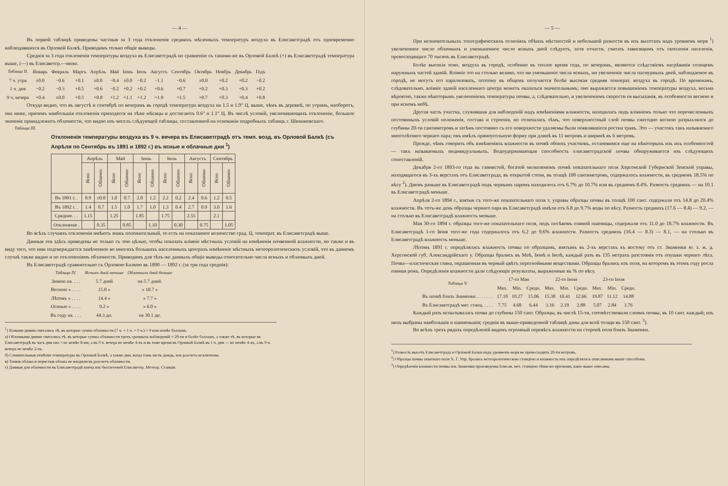— 4 —
Въ первой таблицѣ приведены частныя за 3 года отклоненія среднихъ мѣсячныхъ температуръ воздуха въ Елисаветградѣ отъ одновременно наблюдавшихся въ Орловой Балкѣ. Приводимъ только общіе выводы.
Среднія за 3 года отклоненія температуры воздуха въ Елисаветградѣ по сравненію съ такими-же въ Орловой Балкѣ (+) въ Елисаветградѣ температура выше, (—) въ Елисаветгр.—ниже.
| Таблица II. | Январь | Февраль | Мартъ | Апрѣль | Май | Іюнь | Іюль | Августъ | Сентябрь | Октябрь | Ноябрь | Декабрь | Годъ |
| --- | --- | --- | --- | --- | --- | --- | --- | --- | --- | --- | --- | --- | --- |
| 7 ч. утра | ±0.0 | −0.6 | +0.1 | ±0.0 | −0.4 | ±0.0 | −0.2 | −1.1 | −0.6 | ±0.0 | +0.2 | +0.2 | −0.2 |
| 1 ч. дня | −0.2 | −0.3 | +0.5 | +0.6 | −0.2 | +0.2 | +0.2 | +0.6 | +0.7 | +0.2 | +0.3 | +0.3 | +0.2 |
| 9 ч. вечера | +0.4 | ±0.0 | +0.5 | +0.8 | +1.2 | +1.1 | +1.2 | +1.9 | +1.5 | +0.7 | +0.3 | +0.4 | +0.8 |
Откуда видно, что въ августѣ и сентябрѣ по вечерамъ въ городѣ температура воздуха на 1.5 и 1.9° Ц. выше, чѣмъ въ деревнѣ, по утрамъ, наоборотъ, она ниже, причемъ наибольшія отклоненія приходятся на тѣже мѣсяцы и достигаютъ 0.6° и 1.1° Ц. Въ числѣ условій, увеличивающихъ отклоненіе, большое значеніе принадлежитъ облачности, что видно изъ чиселъ слѣдующей таблицы, составленной на основаніи подробныхъ таблицъ г. Шимановскаго.
Таблица III.
Отклоненія температуры воздуха въ 9 ч. вечера въ Елисаветградѣ отъ темп. возд. въ Орловой Балкѣ (съ Апрѣля по Сентябрь въ 1891 и 1892 г.) въ ясные и облачные дни <sup>1</sup>)
| | Апрѣль | | Май | | Іюнь | | Іюль | | Августъ | | Сентябрь | |
| --- | --- | --- | --- | --- | --- | --- | --- | --- | --- | --- | --- | --- |
| | Ясно | Облачно | Ясно | Облачно | Ясно | Облачно | Ясно | Облачно | Ясно | Облачно | Ясно | Облачно |
| Въ 1891 г. . | 0.9 | ±0.0 | 1.0 | 0.7 | 2.0 | 1.2 | 2.2 | 0.2 | 2.4 | 0.6 | 1.2 | 0.5 |
| Въ 1892 г. . | 1.4 | 0.7 | 1.5 | 1.0 | 1.7 | 1.0 | 1.3 | 0.4 | 2.7 | 0.9 | 3.0 | 1.6 |
| Среднее. . . | 1.15 | | 1.25 | | 1.85 | | 1.75 | | 2.55 | | 2.1 | |
| Отклоненіе . | | 0.35 | | 0.85 | | 1.10 | | 0.30 | | 0.75 | | 1.05 |
Во всѣхъ случаяхъ отклоненія имѣютъ знакъ положительный, то есть на показанное количество град. Ц. температ. въ Елисаветградѣ выше.
Данныя эти здѣсь приведены не только съ тою цѣлью, чтобы показать вліяніе мѣстныхъ условій на измѣненія почвенной влажности, но также и въ виду того, что ими подтверждается замѣченное во многихъ большихъ населенныхъ центрахъ измѣненіе мѣстныхъ метеорологическихъ условій, что въ данномъ случаѣ также видно и по отклоненіямъ облачности. Приводимъ для тѣхъ-же данныхъ общіе выводы относительно числа ясныхъ и облачныхъ дней.
Въ Елисаветградѣ сравнительно съ Орловою Балкою въ 1890 — 1892 г. (за три года среднія):
| Таблица IV. | Ясныхъ дней меньше | Облачныхъ дней больше |
| --- | --- | --- |
| Зимою на. . . . | 5.7 дней | на 5.7 дней. |
| Весною » . . . . | 15.0 » | » 10.7 » |
| Лѣтомъ » . . . . | 14.4 » | » 7.7 » |
| Осенью » . . . . | 9.2 » | » 6.0 » |
| Въ году на. . . . | 44.3 дн. | на 30.1 дн. |
<sup>1</sup>) Ясными днями считались тѣ, въ которые сумма облачности (7 ч. + 1 ч. + 9 ч.) = 9 или менѣе балламъ.
а) Облачными днями считались тѣ, въ которые сумма облачности трехъ срочныхъ наблюденій = 20-ти и болѣе балламъ, а также тѣ, въ которые въ Елисаветградѣ въ часъ дня она = не менѣе 8-ми, а въ 9 ч. вечера не менѣе 4-хъ и въ тоже время въ Орловой Балкѣ въ 1 ч. дня — не менѣе 4-хъ, а въ 9 ч. вечера не менѣе 2-хъ.
б) Сомнительныя отмѣтки температуры въ Орловой Балкѣ, а также дни, когда тамъ шелъ дождь, изъ разсчета исключены.
в) Тонкія облака и перистыя облака не входили въ разсчетъ облачности.
г) Данныя для облачности въ Елисаветградѣ взяты изъ бюллетеней Елисаветгр. Метеор. Станціи.
— 5 —
При незначительныхъ топографическихъ отличіяхъ обѣихъ мѣстностей и небольшой разности въ ихъ высотахъ надъ уровнемъ моря <sup>1</sup>) увеличенное число облачныхъ и уменьшенное число ясныхъ дней слѣдуетъ, хотя отчасти, считать зависящимъ отъ скопленія населенія, превосходящаго 70 тысячъ въ Елисаветградѣ.
Болѣе высокія темп. воздуха въ городѣ, особенно въ теплое время года, по вечерамъ, являются слѣдствіемъ нагрѣванія солнцемъ наружныхъ частей зданій. Вліяніе это на столько велико, что ни уменьшеніе числа ясныхъ, ни увеличеніе числа пасмурныхъ дней, наблюдаемое въ городѣ, не могутъ его парализовать, поэтому въ общемъ получается болѣе высокая средняя температ. воздуха въ городѣ. По временамъ, слѣдовательно, вліяніе зданій населеннаго центра можетъ оказаться значительнымъ; оно выражается повышеніемъ температуры воздуха, весьма вѣроятно, также нѣкоторымъ увеличеніемъ температуры почвы, а, слѣдовательно, и увеличеніемъ скорости ея высыханія, въ особенности весною и при ясномъ небѣ.
Другая часть участка, служившая для наблюденій надъ измѣненіями влажности, находилась подъ вліяніемъ только что перечисленныхъ постоянныхъ условій положенія, состава и строенія, но отличалась тѣмъ, что поверхностный слой почвы ежегодно весною разрыхлялся до глубины 20-ти сантиметровъ и затѣмъ постоянно съ его поверхности удаляемы были появлявшіеся ростки травъ. Это — участокъ такъ называемаго многолѣтняго чернаго пара; онъ имѣлъ прямоугольную форму при длинѣ въ 11 метровъ и ширинѣ въ 6 метровъ.
Прежде, чѣмъ говорить объ измѣненіяхъ влажности въ почвѣ обоихъ участковъ, остановимся еще на нѣкоторыхъ изъ ихъ особенностей — такъ называемыхъ индивидуальныхъ. Водоудерживающая способность елисаветградской почвы обнаруживается изъ слѣдующихъ сопоставленій.
Декабря 2-го 1893-го года въ глинистой, богатой мелкоземомъ почвѣ показательнаго поля Херсонской Губернской Земской управы, находящагося въ 3-хъ верстахъ отъ Елисаветграда, въ открытой степи, въ толщѣ 100 сантиметровъ, содержалось влажности, въ среднемъ 18.5% по вѣсу <sup>2</sup>). Днемъ раньше въ Елисаветградѣ подъ чернымъ паромъ находилось отъ 6.7% до 10.7% или въ среднемъ 8.4%. Разность среднихъ — на 10.1 въ Елисаветградѣ меньше.
Апрѣля 2-го 1894 г., взятыя съ того-же показательнаго поля з. управы образцы почвы въ толщѣ 100 сант. содержали отъ 14.8 до 20.4% влажности. Въ тотъ-же день образцы чернаго пара въ Елисаветградѣ имѣли отъ 6.8 до 9.7% воды по вѣсу. Разность среднихъ (17.6 — 8.4) — 9.2, — на столько въ Елисаветградѣ влажность меньше.
Мая 30-го 1894 г. образцы того-же показательнаго поля, подъ посѣвомъ озимой пшеницы, содержали отъ 11.0 до 18.7% влажности. Въ Елисаветградѣ 1-го Іюня того-же года содержалось отъ 6.2 до 9.6% влажности. Разность среднихъ (16.4 — 8.3) — 8.1, — на столько въ Елисаветградѣ влажность меньше.
Лѣтомъ 1891 г. опредѣлялась влажность почвы по образцамъ, взятымъ въ 2-хъ верстахъ къ востоку отъ ст. Знаменки ю. з. ж. д. Херсонской губ. Александрійскаго у. Образцы брались въ Маѣ, Іюнѣ и Іюлѣ, каждый разъ въ 135 метрахъ разстоянія отъ опушки чернаго лѣса. Почва—пластическая глина, окрашенная въ черный цвѣтъ перегнойными веществами. Образцы брались изъ поля, на которомъ въ этомъ году росла озимая рожь. Опредѣленія влажности дали слѣдующіе результаты, выраженные въ % по вѣсу.
| Таблица V. | 17-го Мая | | | 22-го Іюня | | | 23-го Іюля | | |
| --- | --- | --- | --- | --- | --- | --- | --- | --- | --- |
| | Max. | Min. | Средн. | Max. | Min. | Средн. | Max. | Min. | Средн. |
| Въ почвѣ близъ Знаменки . . . . . . . | 17.10 | 10.27 | 15.06 | 15.38 | 10.41 | 12.66 | 19.87 | 11.12 | 14.88 |
| Въ Елисаветградѣ мет. станц. . . . . | 7.75 | 4.68 | 6.44 | 3.16 | 2.19 | 2.88 | 5.07 | 2.84 | 3.76 |
Каждый разъ испытывалась почва до глубины 150 сант. Образцы, въ числѣ 15-ти, соотвѣтствовали слоямъ почвы, въ 10 сант. каждый; изъ нихъ выбраны наибольшія и наименьшія; среднія въ выше-приведенной таблицѣ даны для всей толщи въ 150 сант. <sup>3</sup>).
Во всѣхъ трехъ рядахъ опредѣленій виденъ огромный перевѣсъ влажности на сторонѣ поля близъ Знаменки.
<sup>1</sup>) Разность высотъ Елисаветграда и Орловой Балки надъ уровнемъ моря не превосходитъ 20-ти метровъ.
<sup>2</sup>) Образцы почвы опытнаго поля Х. Г. Упр. брались метеорологическою станціею и влажность ихъ опредѣлялась описаннымъ выше способомъ.
<sup>3</sup>) Опредѣленія влажности почвы изъ Знаменки произведены Елисав. мет. станціею тѣми-же пріемами, какіе выше описаны.